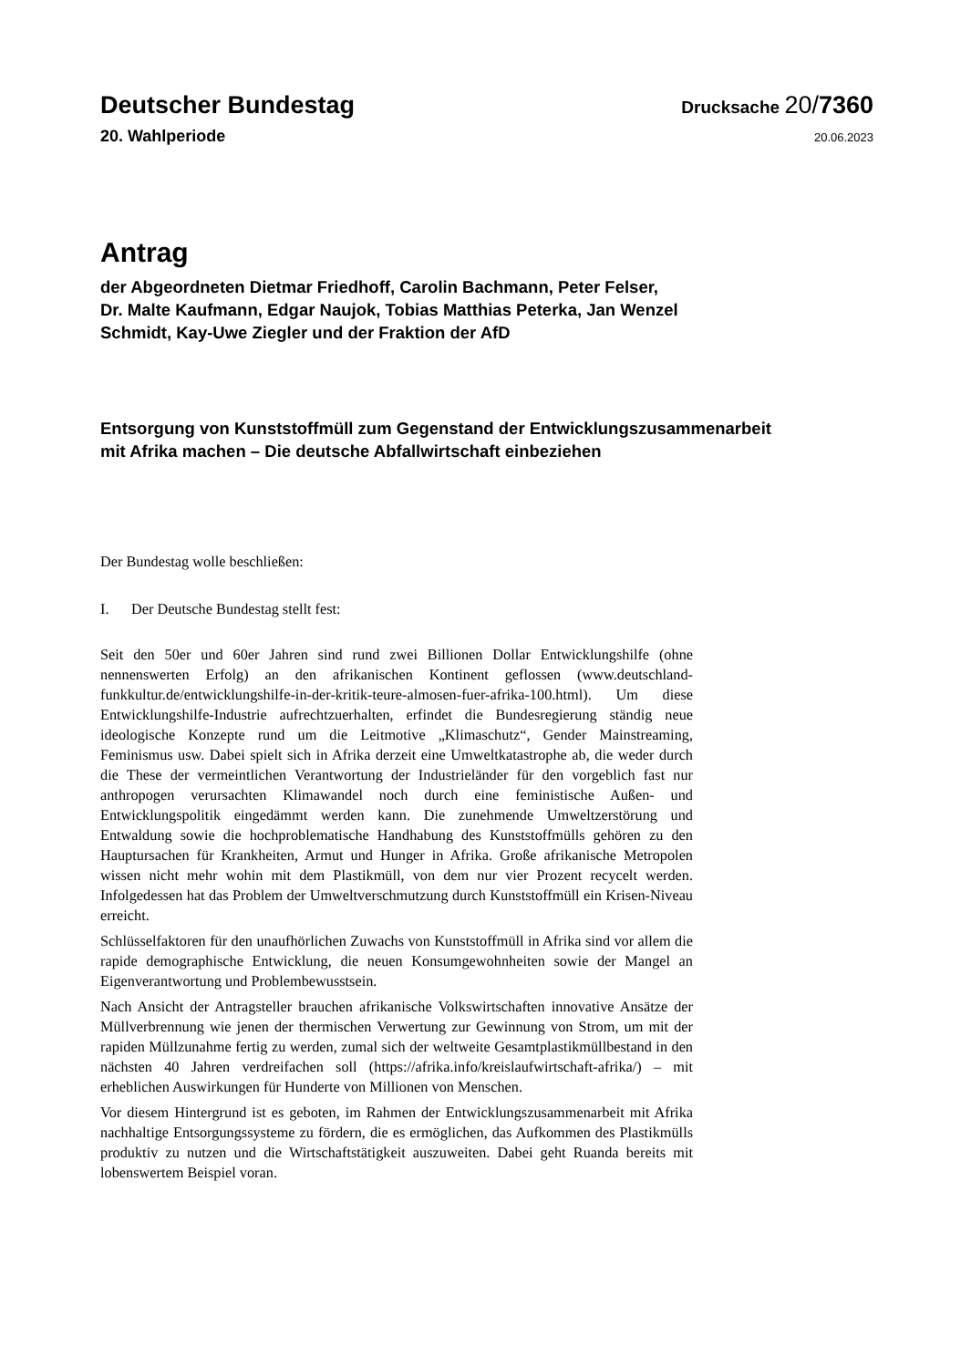Deutscher Bundestag
Drucksache 20/7360
20. Wahlperiode
20.06.2023
Antrag
der Abgeordneten Dietmar Friedhoff, Carolin Bachmann, Peter Felser,
Dr. Malte Kaufmann, Edgar Naujok, Tobias Matthias Peterka, Jan Wenzel
Schmidt, Kay-Uwe Ziegler und der Fraktion der AfD
Entsorgung von Kunststoffmüll zum Gegenstand der Entwicklungszusammenarbeit
mit Afrika machen – Die deutsche Abfallwirtschaft einbeziehen
Der Bundestag wolle beschließen:
I. Der Deutsche Bundestag stellt fest:
Seit den 50er und 60er Jahren sind rund zwei Billionen Dollar Entwicklungshilfe (ohne nennenswerten Erfolg) an den afrikanischen Kontinent geflossen (www.deutschland­funkkultur.de/entwicklungshilfe-in-der-kritik-teure-almosen-fuer-afrika-100.html). Um diese Entwicklungshilfe-Industrie aufrechtzuerhalten, erfindet die Bundesregie­rung ständig neue ideologische Konzepte rund um die Leitmotive „Klimaschutz“, Gen­der Mainstreaming, Feminismus usw. Dabei spielt sich in Afrika derzeit eine Umwelt­katastrophe ab, die weder durch die These der vermeintlichen Verantwortung der In­dustrieländer für den vorgeblich fast nur anthropogen verursachten Klimawandel noch durch eine feministische Außen- und Entwicklungspolitik eingedämmt werden kann. Die zunehmende Umweltzerstörung und Entwaldung sowie die hochproblematische Handhabung des Kunststoffmülls gehören zu den Hauptursachen für Krankheiten, Ar­mut und Hunger in Afrika. Große afrikanische Metropolen wissen nicht mehr wohin mit dem Plastikmüll, von dem nur vier Prozent recycelt werden. Infolgedessen hat das Problem der Umweltverschmutzung durch Kunststoffmüll ein Krisen-Niveau erreicht.
Schlüsselfaktoren für den unaufhörlichen Zuwachs von Kunststoffmüll in Afrika sind vor allem die rapide demographische Entwicklung, die neuen Konsumgewohnheiten sowie der Mangel an Eigenverantwortung und Problembewusstsein.
Nach Ansicht der Antragsteller brauchen afrikanische Volkswirtschaften innovative Ansätze der Müllverbrennung wie jenen der thermischen Verwertung zur Gewinnung von Strom, um mit der rapiden Müllzunahme fertig zu werden, zumal sich der welt­weite Gesamtplastikmüllbestand in den nächsten 40 Jahren verdreifachen soll (https://afrika.info/kreislaufwirtschaft-afrika/) – mit erheblichen Auswirkungen für Hunderte von Millionen von Menschen.
Vor diesem Hintergrund ist es geboten, im Rahmen der Entwicklungszusammenarbeit mit Afrika nachhaltige Entsorgungssysteme zu fördern, die es ermöglichen, das Auf­kommen des Plastikmülls produktiv zu nutzen und die Wirtschaftstätigkeit auszuwei­ten. Dabei geht Ruanda bereits mit lobenswertem Beispiel voran.